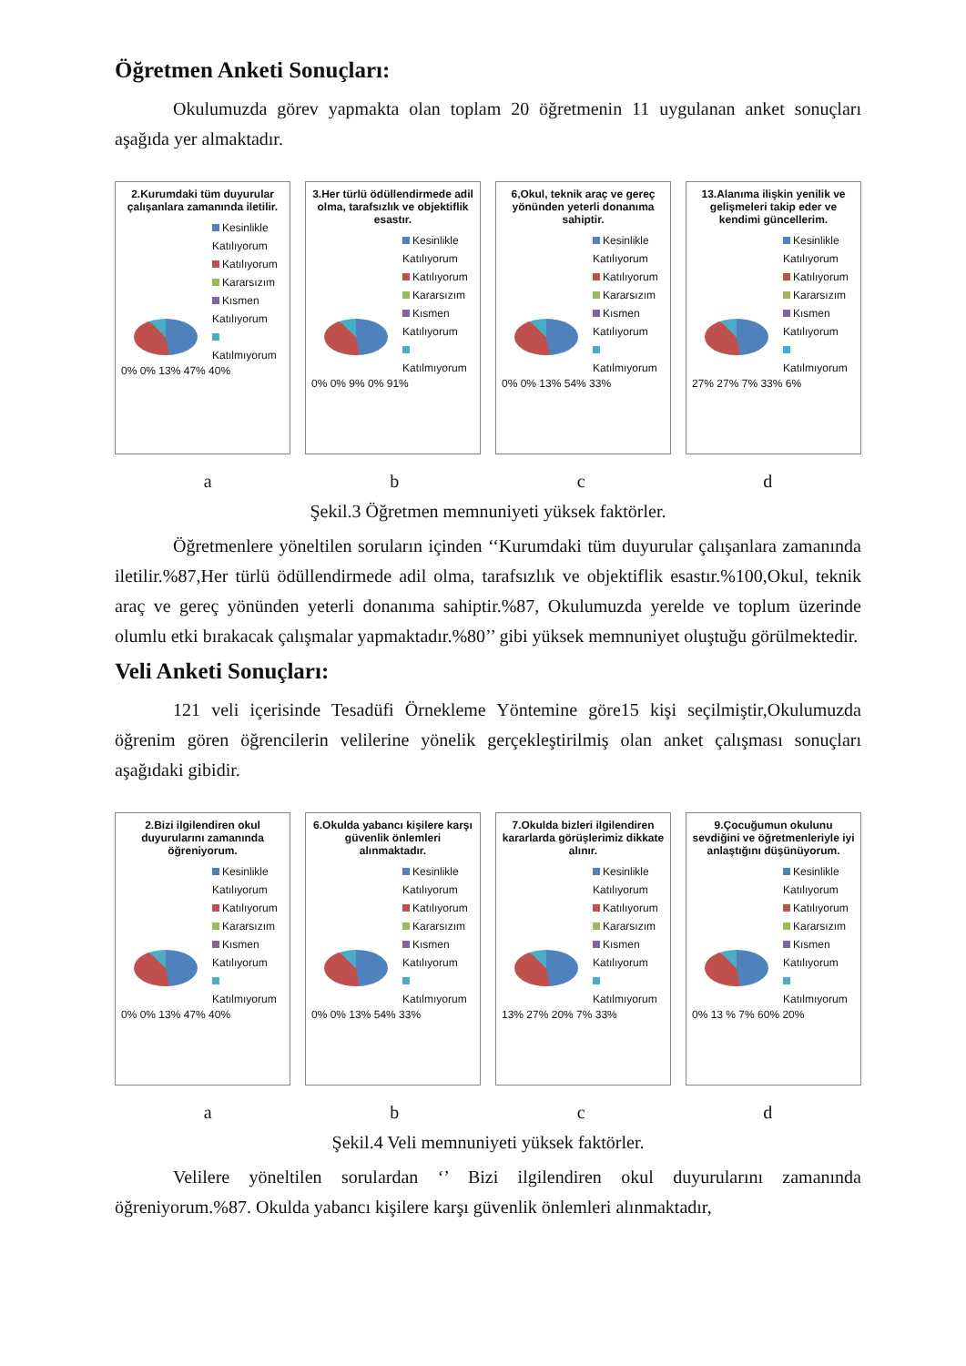Öğretmen Anketi Sonuçları:
Okulumuzda görev yapmakta olan toplam 20 öğretmenin 11 uygulanan anket sonuçları aşağıda yer almaktadır.
2.Kurumdaki tüm duyurular çalışanlara zamanında iletilir.
Kesinlikle Katılıyorum
Katılıyorum
Kararsızım
Kısmen Katılıyorum
Katılmıyorum
0% 0% 13% 47% 40%
3.Her türlü ödüllendirmede adil olma, tarafsızlık ve objektiflik esastır.
Kesinlikle Katılıyorum
Katılıyorum
Kararsızım
Kısmen Katılıyorum
Katılmıyorum
0% 0% 9% 0% 91%
6,Okul, teknik araç ve gereç yönünden yeterli donanıma sahiptir.
Kesinlikle Katılıyorum
Katılıyorum
Kararsızım
Kısmen Katılıyorum
Katılmıyorum
0% 0% 13% 54% 33%
13.Alanıma ilişkin yenilik ve gelişmeleri takip eder ve kendimi güncellerim.
Kesinlikle Katılıyorum
Katılıyorum
Kararsızım
Kısmen Katılıyorum
Katılmıyorum
27% 27% 7% 33% 6%
a b c d
Şekil.3 Öğretmen memnuniyeti yüksek faktörler.
Öğretmenlere yöneltilen soruların içinden ‘‘Kurumdaki tüm duyurular çalışanlara zamanında iletilir.%87,Her türlü ödüllendirmede adil olma, tarafsızlık ve objektiflik esastır.%100,Okul, teknik araç ve gereç yönünden yeterli donanıma sahiptir.%87, Okulumuzda yerelde ve toplum üzerinde olumlu etki bırakacak çalışmalar yapmaktadır.%80’’ gibi yüksek memnuniyet oluştuğu görülmektedir.
Veli Anketi Sonuçları:
121 veli içerisinde Tesadüfi Örnekleme Yöntemine göre15 kişi seçilmiştir,Okulumuzda öğrenim gören öğrencilerin velilerine yönelik gerçekleştirilmiş olan anket çalışması sonuçları aşağıdaki gibidir.
2.Bizi ilgilendiren okul duyurularını zamanında öğreniyorum.
Kesinlikle Katılıyorum
Katılıyorum
Kararsızım
Kısmen Katılıyorum
Katılmıyorum
0% 0% 13% 47% 40%
6.Okulda yabancı kişilere karşı güvenlik önlemleri alınmaktadır.
Kesinlikle Katılıyorum
Katılıyorum
Kararsızım
Kısmen Katılıyorum
Katılmıyorum
0% 0% 13% 54% 33%
7.Okulda bizleri ilgilendiren kararlarda görüşlerimiz dikkate alınır.
Kesinlikle Katılıyorum
Katılıyorum
Kararsızım
Kısmen Katılıyorum
Katılmıyorum
13% 27% 20% 7% 33%
9.Çocuğumun okulunu sevdiğini ve öğretmenleriyle iyi anlaştığını düşünüyorum.
Kesinlikle Katılıyorum
Katılıyorum
Kararsızım
Kısmen Katılıyorum
Katılmıyorum
0% 13 % 7% 60% 20%
a b c d
Şekil.4 Veli memnuniyeti yüksek faktörler.
Velilere yöneltilen sorulardan ‘’ Bizi ilgilendiren okul duyurularını zamanında öğreniyorum.%87. Okulda yabancı kişilere karşı güvenlik önlemleri alınmaktadır,